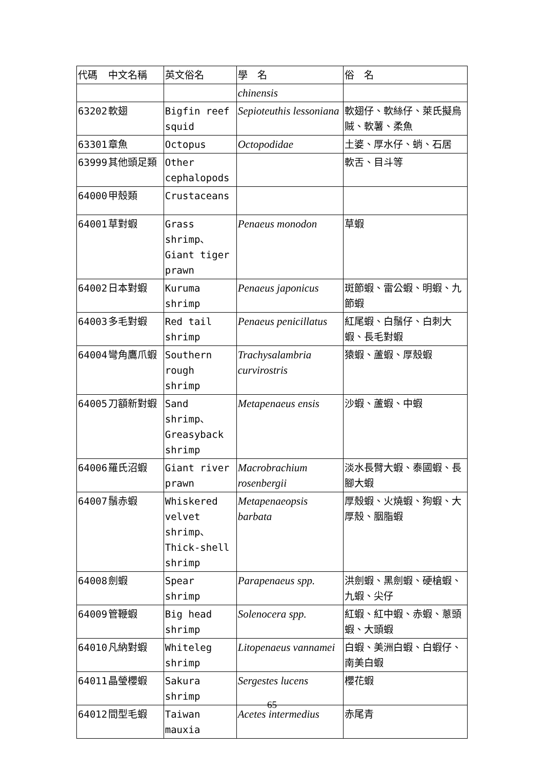| 代碼 | 中文名稱 | 英文俗名 | 學 名 | 俗 名 |
| --- | --- | --- | --- | --- |
| | | | chinensis | |
| 63202 | 軟翅 | Bigfin reef squid | Sepioteuthis lessoniana | 軟翅仔、軟絲仔、萊氏擬烏賊、軟薯、柔魚 |
| 63301 | 章魚 | Octopus | Octopodidae | 土婆、厚水仔、蛸、石居 |
| 63999 | 其他頭足類 | Other cephalopods | | 軟舌、目斗等 |
| 64000 | 甲殼類 | Crustaceans | | |
| 64001 | 草對蝦 | Grass shrimp、Giant tiger prawn | Penaeus monodon | 草蝦 |
| 64002 | 日本對蝦 | Kuruma shrimp | Penaeus japonicus | 斑節蝦、雷公蝦、明蝦、九節蝦 |
| 64003 | 多毛對蝦 | Red tail shrimp | Penaeus penicillatus | 紅尾蝦、白鬚仔、白刺大蝦、長毛對蝦 |
| 64004 | 彎角鷹爪蝦 | Southern rough shrimp | Trachysalambria curvirostris | 猿蝦、蘆蝦、厚殼蝦 |
| 64005 | 刀額新對蝦 | Sand shrimp、Greasyback shrimp | Metapenaeus ensis | 沙蝦、蘆蝦、中蝦 |
| 64006 | 羅氏沼蝦 | Giant river prawn | Macrobrachium rosenbergii | 淡水長臂大蝦、泰國蝦、長腳大蝦 |
| 64007 | 鬚赤蝦 | Whiskered velvet shrimp、Thick-shell shrimp | Metapenaeopsis barbata | 厚殼蝦、火燒蝦、狗蝦、大厚殼、胭脂蝦 |
| 64008 | 劍蝦 | Spear shrimp | Parapenaeus spp. | 洪劍蝦、黑劍蝦、硬槍蝦、九蝦、尖仔 |
| 64009 | 管鞭蝦 | Big head shrimp | Solenocera spp. | 紅蝦、紅中蝦、赤蝦、蔥頭蝦、大頭蝦 |
| 64010 | 凡納對蝦 | Whiteleg shrimp | Litopenaeus vannamei | 白蝦、美洲白蝦、白蝦仔、南美白蝦 |
| 64011 | 晶瑩櫻蝦 | Sakura shrimp | Sergestes lucens | 櫻花蝦 |
| 64012 | 間型毛蝦 | Taiwan mauxia | Acetes intermedius | 赤尾青 |
65